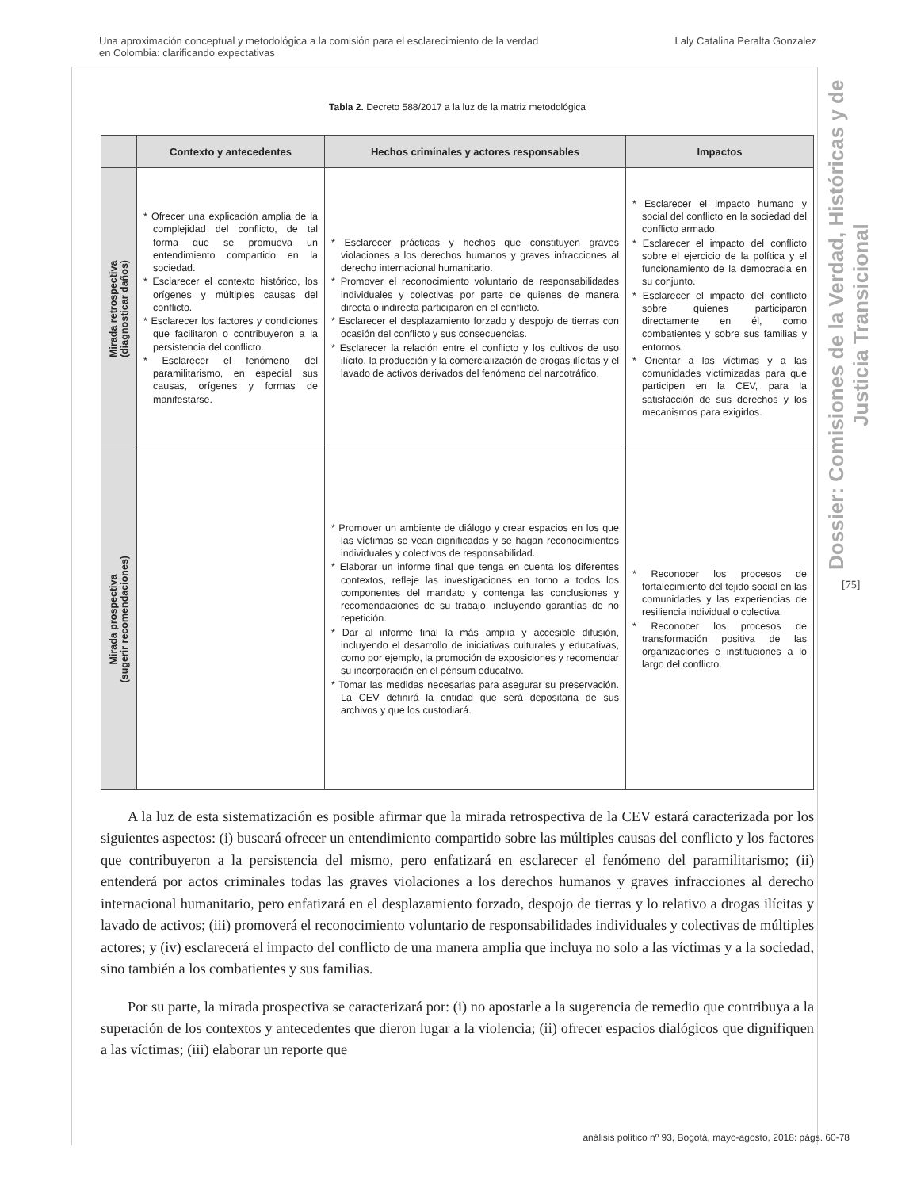Una aproximación conceptual y metodológica a la comisión para el esclarecimiento de la verdad
en Colombia: clarificando expectativas
Laly Catalina Peralta Gonzalez
Dossier: Comisiones de la Verdad, Históricas y de Justicia Transicional
[75]
Tabla 2. Decreto 588/2017 a la luz de la matriz metodológica
| | Contexto y antecedentes | Hechos criminales y actores responsables | Impactos |
| --- | --- | --- | --- |
| Mirada retrospectiva (diagnosticar daños) | * Ofrecer una explicación amplia de la complejidad del conflicto, de tal forma que se promueva un entendimiento compartido en la sociedad. * Esclarecer el contexto histórico, los orígenes y múltiples causas del conflicto. * Esclarecer los factores y condiciones que facilitaron o contribuyeron a la persistencia del conflicto. * Esclarecer el fenómeno del paramilitarismo, en especial sus causas, orígenes y formas de manifestarse. | * Esclarecer prácticas y hechos que constituyen graves violaciones a los derechos humanos y graves infracciones al derecho internacional humanitario. * Promover el reconocimiento voluntario de responsabilidades individuales y colectivas por parte de quienes de manera directa o indirecta participaron en el conflicto. * Esclarecer el desplazamiento forzado y despojo de tierras con ocasión del conflicto y sus consecuencias. * Esclarecer la relación entre el conflicto y los cultivos de uso ilícito, la producción y la comercialización de drogas ilícitas y el lavado de activos derivados del fenómeno del narcotráfico. | * Esclarecer el impacto humano y social del conflicto en la sociedad del conflicto armado. * Esclarecer el impacto del conflicto sobre el ejercicio de la política y el funcionamiento de la democracia en su conjunto. * Esclarecer el impacto del conflicto sobre quienes participaron directamente en él, como combatientes y sobre sus familias y entornos. * Orientar a las víctimas y a las comunidades victimizadas para que participen en la CEV, para la satisfacción de sus derechos y los mecanismos para exigirlos. |
| Mirada prospectiva (sugerir recomendaciones) | | * Promover un ambiente de diálogo y crear espacios en los que las víctimas se vean dignificadas y se hagan reconocimientos individuales y colectivos de responsabilidad. * Elaborar un informe final que tenga en cuenta los diferentes contextos, refleje las investigaciones en torno a todos los componentes del mandato y contenga las conclusiones y recomendaciones de su trabajo, incluyendo garantías de no repetición. * Dar al informe final la más amplia y accesible difusión, incluyendo el desarrollo de iniciativas culturales y educativas, como por ejemplo, la promoción de exposiciones y recomendar su incorporación en el pénsum educativo. * Tomar las medidas necesarias para asegurar su preservación. La CEV definirá la entidad que será depositaria de sus archivos y que los custodiará. | * Reconocer los procesos de fortalecimiento del tejido social en las comunidades y las experiencias de resiliencia individual o colectiva. * Reconocer los procesos de transformación positiva de las organizaciones e instituciones a lo largo del conflicto. |
A la luz de esta sistematización es posible afirmar que la mirada retrospectiva de la CEV estará caracterizada por los siguientes aspectos: (i) buscará ofrecer un entendimiento compartido sobre las múltiples causas del conflicto y los factores que contribuyeron a la persistencia del mismo, pero enfatizará en esclarecer el fenómeno del paramilitarismo; (ii) entenderá por actos criminales todas las graves violaciones a los derechos humanos y graves infracciones al derecho internacional humanitario, pero enfatizará en el desplazamiento forzado, despojo de tierras y lo relativo a drogas ilícitas y lavado de activos; (iii) promoverá el reconocimiento voluntario de responsabilidades individuales y colectivas de múltiples actores; y (iv) esclarecerá el impacto del conflicto de una manera amplia que incluya no solo a las víctimas y a la sociedad, sino también a los combatientes y sus familias.
Por su parte, la mirada prospectiva se caracterizará por: (i) no apostarle a la sugerencia de remedio que contribuya a la superación de los contextos y antecedentes que dieron lugar a la violencia; (ii) ofrecer espacios dialógicos que dignifiquen a las víctimas; (iii) elaborar un reporte que
análisis político nº 93, Bogotá, mayo-agosto, 2018: págs. 60-78